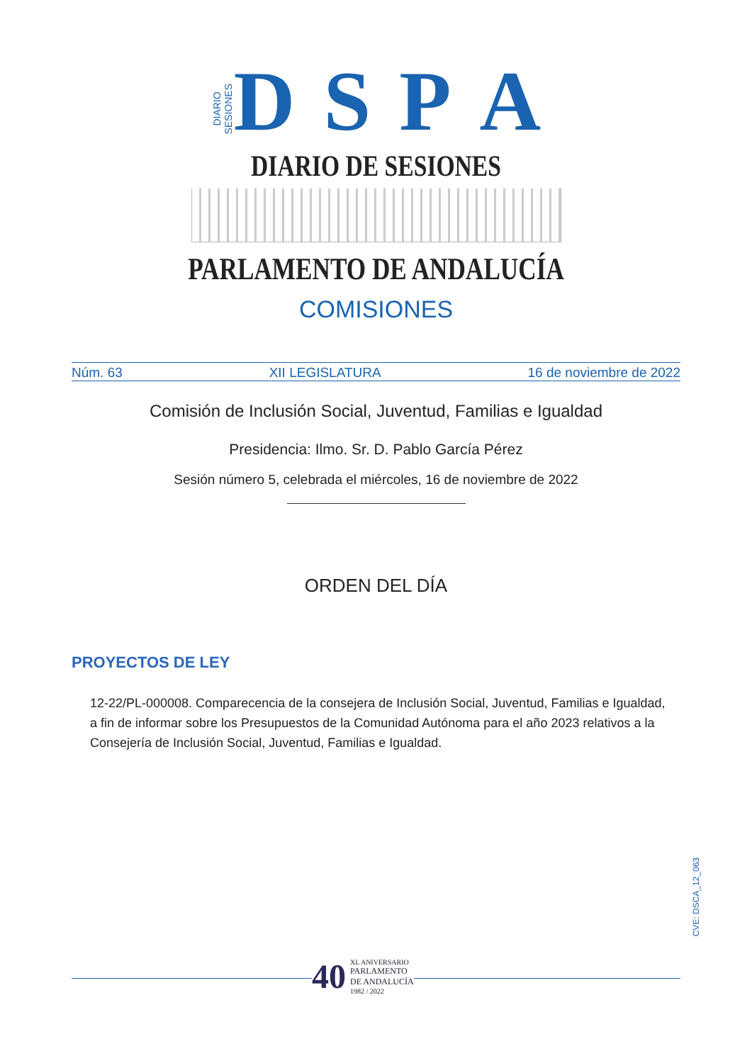DIARIO
SESIONES D S P A
DIARIO DE SESIONES
PARLAMENTO DE ANDALUCÍA
COMISIONES
Núm. 63 XII LEGISLATURA 16 de noviembre de 2022
Comisión de Inclusión Social, Juventud, Familias e Igualdad
Presidencia: Ilmo. Sr. D. Pablo García Pérez
Sesión número 5, celebrada el miércoles, 16 de noviembre de 2022
ORDEN DEL DÍA
PROYECTOS DE LEY
12-22/PL-000008. Comparecencia de la consejera de Inclusión Social, Juventud, Familias e Igualdad, a fin de informar sobre los Presupuestos de la Comunidad Autónoma para el año 2023 relativos a la Consejería de Inclusión Social, Juventud, Familias e Igualdad.
CVE: DSCA_12_063
40 XL ANIVERSARIO
PARLAMENTO
DE ANDALUCÍA
1982 / 2022